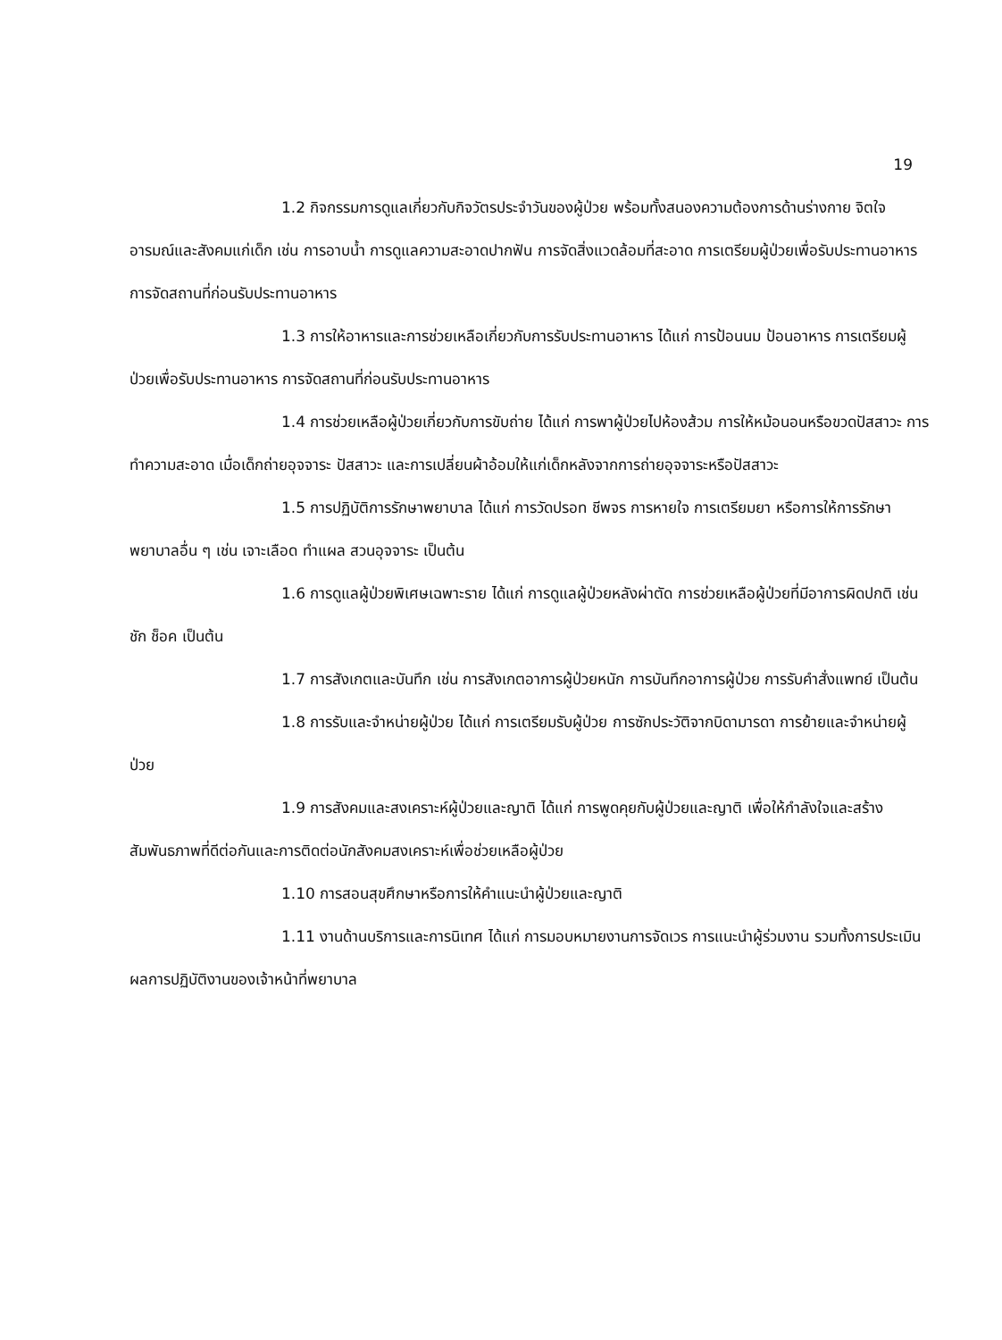19
1.2 กิจกรรมการดูแลเกี่ยวกับกิจวัตรประจำวันของผู้ป่วย พร้อมทั้งสนองความต้องการด้านร่างกาย จิตใจ อารมณ์และสังคมแก่เด็ก เช่น การอาบน้ำ การดูแลความสะอาดปากฟัน การจัดสิ่งแวดล้อมที่สะอาด การเตรียมผู้ป่วยเพื่อรับประทานอาหาร การจัดสถานที่ก่อนรับประทานอาหาร
1.3 การให้อาหารและการช่วยเหลือเกี่ยวกับการรับประทานอาหาร ได้แก่ การป้อนนม ป้อนอาหาร การเตรียมผู้ป่วยเพื่อรับประทานอาหาร การจัดสถานที่ก่อนรับประทานอาหาร
1.4 การช่วยเหลือผู้ป่วยเกี่ยวกับการขับถ่าย ได้แก่ การพาผู้ป่วยไปห้องส้วม การให้หม้อนอนหรือขวดปัสสาวะ การทำความสะอาด เมื่อเด็กถ่ายอุจจาระ ปัสสาวะ และการเปลี่ยนผ้าอ้อมให้แก่เด็กหลังจากการถ่ายอุจจาระหรือปัสสาวะ
1.5 การปฏิบัติการรักษาพยาบาล ได้แก่ การวัดปรอท ชีพจร การหายใจ การเตรียมยา หรือการให้การรักษาพยาบาลอื่น ๆ เช่น เจาะเลือด ทำแผล สวนอุจจาระ เป็นต้น
1.6 การดูแลผู้ป่วยพิเศษเฉพาะราย ได้แก่ การดูแลผู้ป่วยหลังผ่าตัด การช่วยเหลือผู้ป่วยที่มีอาการผิดปกติ เช่น ชัก ช็อค เป็นต้น
1.7 การสังเกตและบันทึก เช่น การสังเกตอาการผู้ป่วยหนัก การบันทึกอาการผู้ป่วย การรับคำสั่งแพทย์ เป็นต้น
1.8 การรับและจำหน่ายผู้ป่วย ได้แก่ การเตรียมรับผู้ป่วย การซักประวัติจากบิดามารดา การย้ายและจำหน่ายผู้ป่วย
1.9 การสังคมและสงเคราะห์ผู้ป่วยและญาติ ได้แก่ การพูดคุยกับผู้ป่วยและญาติ เพื่อให้กำลังใจและสร้างสัมพันธภาพที่ดีต่อกันและการติดต่อนักสังคมสงเคราะห์เพื่อช่วยเหลือผู้ป่วย
1.10 การสอนสุขศึกษาหรือการให้คำแนะนำผู้ป่วยและญาติ
1.11 งานด้านบริการและการนิเทศ ได้แก่ การมอบหมายงานการจัดเวร การแนะนำผู้ร่วมงาน รวมทั้งการประเมินผลการปฏิบัติงานของเจ้าหน้าที่พยาบาล